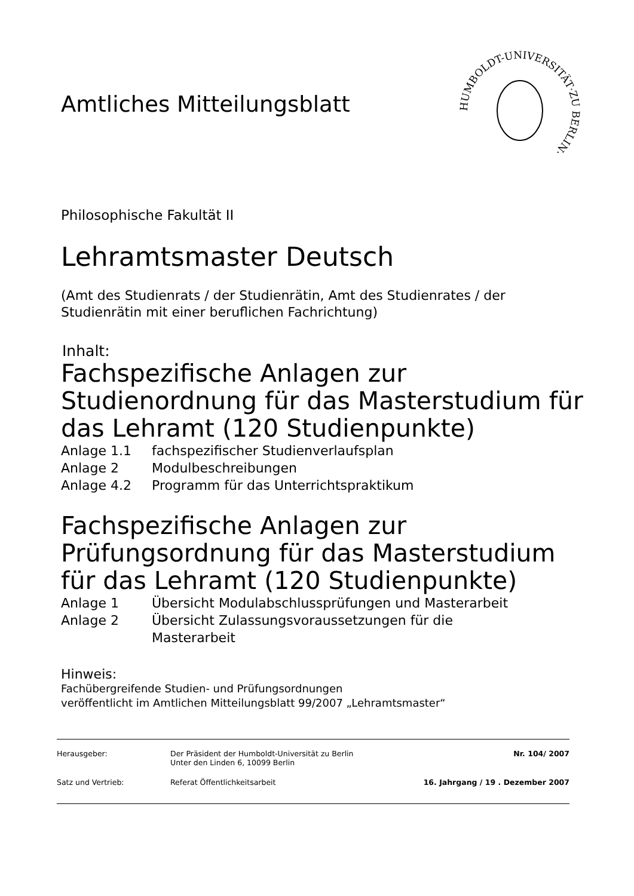Amtliches Mitteilungsblatt
HUMBOLDT-UNIVERSITÄT·ZU BERLIN·
Philosophische Fakultät II
Lehramtsmaster Deutsch
(Amt des Studienrats / der Studienrätin, Amt des Studienrates / der Studienrätin mit einer beruflichen Fachrichtung)
Inhalt:
Fachspezifische Anlagen zur
Studienordnung für das Masterstudium für
das Lehramt (120 Studienpunkte)
Anlage 1.1 fachspezifischer Studienverlaufsplan
Anlage 2 Modulbeschreibungen
Anlage 4.2 Programm für das Unterrichtspraktikum
Fachspezifische Anlagen zur
Prüfungsordnung für das Masterstudium
für das Lehramt (120 Studienpunkte)
Anlage 1 Übersicht Modulabschlussprüfungen und Masterarbeit
Anlage 2 Übersicht Zulassungsvoraussetzungen für die
Masterarbeit
Hinweis:
Fachübergreifende Studien- und Prüfungsordnungen
veröffentlicht im Amtlichen Mitteilungsblatt 99/2007 „Lehramtsmaster“
Herausgeber: Der Präsident der Humboldt-Universität zu Berlin
Unter den Linden 6, 10099 Berlin
Nr. 104/ 2007
Satz und Vertrieb: Referat Öffentlichkeitsarbeit 16. Jahrgang / 19 . Dezember 2007